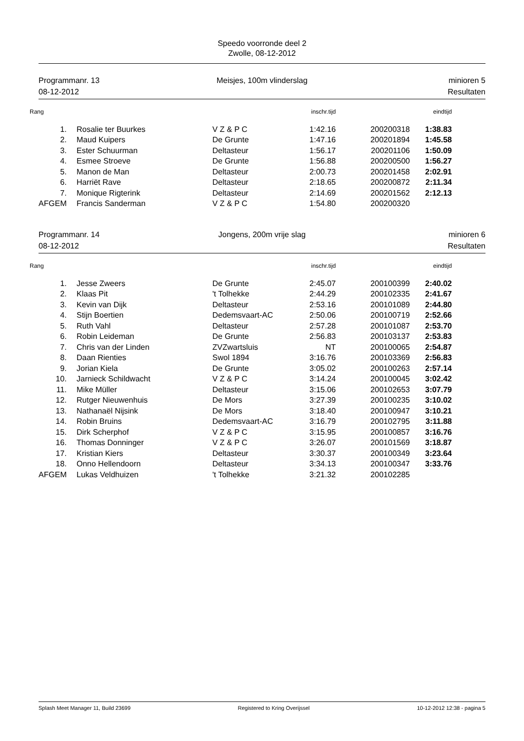Speedo voorronde deel 2
Zwolle, 08-12-2012
Programmanr. 13
08-12-2012
Meisjes, 100m vlinderslag
minioren 5
Resultaten
| Rang | | | inschr.tijd | | eindtijd |
| --- | --- | --- | --- | --- | --- |
| 1. | Rosalie ter Buurkes | V Z & P C | 1:42.16 | 200200318 | 1:38.83 |
| 2. | Maud Kuipers | De Grunte | 1:47.16 | 200201894 | 1:45.58 |
| 3. | Ester Schuurman | Deltasteur | 1:56.17 | 200201106 | 1:50.09 |
| 4. | Esmee Stroeve | De Grunte | 1:56.88 | 200200500 | 1:56.27 |
| 5. | Manon de Man | Deltasteur | 2:00.73 | 200201458 | 2:02.91 |
| 6. | Harriët Rave | Deltasteur | 2:18.65 | 200200872 | 2:11.34 |
| 7. | Monique Rigterink | Deltasteur | 2:14.69 | 200201562 | 2:12.13 |
| AFGEM | Francis Sanderman | V Z & P C | 1:54.80 | 200200320 | |
Programmanr. 14
08-12-2012
Jongens, 200m vrije slag
minioren 6
Resultaten
| Rang | | | inschr.tijd | | eindtijd |
| --- | --- | --- | --- | --- | --- |
| 1. | Jesse Zweers | De Grunte | 2:45.07 | 200100399 | 2:40.02 |
| 2. | Klaas Pit | 't Tolhekke | 2:44.29 | 200102335 | 2:41.67 |
| 3. | Kevin van Dijk | Deltasteur | 2:53.16 | 200101089 | 2:44.80 |
| 4. | Stijn Boertien | Dedemsvaart-AC | 2:50.06 | 200100719 | 2:52.66 |
| 5. | Ruth Vahl | Deltasteur | 2:57.28 | 200101087 | 2:53.70 |
| 6. | Robin Leideman | De Grunte | 2:56.83 | 200103137 | 2:53.83 |
| 7. | Chris van der Linden | ZVZwartsluis | NT | 200100065 | 2:54.87 |
| 8. | Daan Rienties | Swol 1894 | 3:16.76 | 200103369 | 2:56.83 |
| 9. | Jorian Kiela | De Grunte | 3:05.02 | 200100263 | 2:57.14 |
| 10. | Jarnieck Schildwacht | V Z & P C | 3:14.24 | 200100045 | 3:02.42 |
| 11. | Mike Müller | Deltasteur | 3:15.06 | 200102653 | 3:07.79 |
| 12. | Rutger Nieuwenhuis | De Mors | 3:27.39 | 200100235 | 3:10.02 |
| 13. | Nathanaël Nijsink | De Mors | 3:18.40 | 200100947 | 3:10.21 |
| 14. | Robin Bruins | Dedemsvaart-AC | 3:16.79 | 200102795 | 3:11.88 |
| 15. | Dirk Scherphof | V Z & P C | 3:15.95 | 200100857 | 3:16.76 |
| 16. | Thomas Donninger | V Z & P C | 3:26.07 | 200101569 | 3:18.87 |
| 17. | Kristian Kiers | Deltasteur | 3:30.37 | 200100349 | 3:23.64 |
| 18. | Onno Hellendoorn | Deltasteur | 3:34.13 | 200100347 | 3:33.76 |
| AFGEM | Lukas Veldhuizen | 't Tolhekke | 3:21.32 | 200102285 | |
Splash Meet Manager 11, Build 23699 Registered to Kring Overijssel 10-12-2012 12:38 - pagina 5